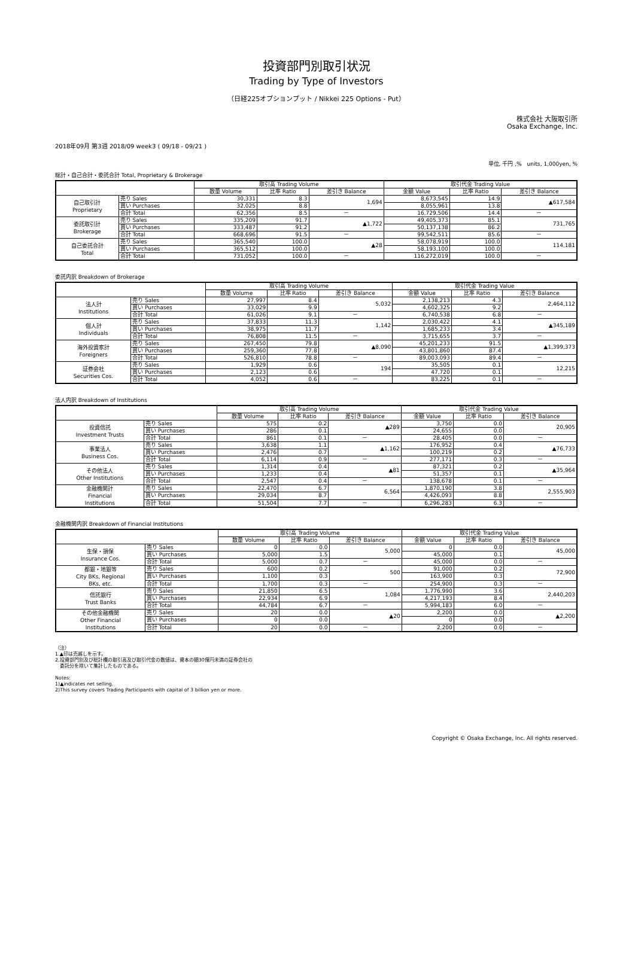投資部門別取引状況
Trading by Type of Investors
（日経225オプションプット / Nikkei 225 Options - Put）
株式会社 大阪取引所
Osaka Exchange, Inc.
2018年09月 第3週 2018/09 week3 ( 09/18 - 09/21 )
単位, 千円 ,%　units, 1,000yen, %
総計・自己合計・委託合計 Total, Proprietary & Brokerage
| | | 取引高 Trading Volume | | | 取引代金 Trading Value | | |
| --- | --- | --- | --- | --- | --- | --- | --- |
| | | 数量 Volume | 比率 Ratio | 差引き Balance | 金額 Value | 比率 Ratio | 差引き Balance |
| 自己取引計 Proprietary | 売り Sales | 30,331 | 8.3 | 1,694 | 8,673,545 | 14.9 | ▲617,584 |
| | 買い Purchases | 32,025 | 8.8 | | 8,055,961 | 13.8 | |
| | 合計 Total | 62,356 | 8.5 | － | 16,729,506 | 14.4 | － |
| 委託取引計 Brokerage | 売り Sales | 335,209 | 91.7 | ▲1,722 | 49,405,373 | 85.1 | 731,765 |
| | 買い Purchases | 333,487 | 91.2 | | 50,137,138 | 86.2 | |
| | 合計 Total | 668,696 | 91.5 | － | 99,542,511 | 85.6 | － |
| 自己委託合計 Total | 売り Sales | 365,540 | 100.0 | ▲28 | 58,078,919 | 100.0 | 114,181 |
| | 買い Purchases | 365,512 | 100.0 | | 58,193,100 | 100.0 | |
| | 合計 Total | 731,052 | 100.0 | － | 116,272,019 | 100.0 | － |
委託内訳 Breakdown of Brokerage
| | | 取引高 Trading Volume | | | 取引代金 Trading Value | | |
| --- | --- | --- | --- | --- | --- | --- | --- |
| | | 数量 Volume | 比率 Ratio | 差引き Balance | 金額 Value | 比率 Ratio | 差引き Balance |
| 法人計 Institutions | 売り Sales | 27,997 | 8.4 | 5,032 | 2,138,213 | 4.3 | 2,464,112 |
| | 買い Purchases | 33,029 | 9.9 | | 4,602,325 | 9.2 | |
| | 合計 Total | 61,026 | 9.1 | － | 6,740,538 | 6.8 | － |
| 個人計 Individuals | 売り Sales | 37,833 | 11.3 | 1,142 | 2,030,422 | 4.1 | ▲345,189 |
| | 買い Purchases | 38,975 | 11.7 | | 1,685,233 | 3.4 | |
| | 合計 Total | 76,808 | 11.5 | － | 3,715,655 | 3.7 | － |
| 海外投資家計 Foreigners | 売り Sales | 267,450 | 79.8 | ▲8,090 | 45,201,233 | 91.5 | ▲1,399,373 |
| | 買い Purchases | 259,360 | 77.8 | | 43,801,860 | 87.4 | |
| | 合計 Total | 526,810 | 78.8 | － | 89,003,093 | 89.4 | － |
| 証券会社 Securities Cos. | 売り Sales | 1,929 | 0.6 | 194 | 35,505 | 0.1 | 12,215 |
| | 買い Purchases | 2,123 | 0.6 | | 47,720 | 0.1 | |
| | 合計 Total | 4,052 | 0.6 | － | 83,225 | 0.1 | － |
法人内訳 Breakdown of Institutions
| | | 取引高 Trading Volume | | | 取引代金 Trading Value | | |
| --- | --- | --- | --- | --- | --- | --- | --- |
| | | 数量 Volume | 比率 Ratio | 差引き Balance | 金額 Value | 比率 Ratio | 差引き Balance |
| 投資信託 Investment Trusts | 売り Sales | 575 | 0.2 | ▲289 | 3,750 | 0.0 | 20,905 |
| | 買い Purchases | 286 | 0.1 | | 24,655 | 0.0 | |
| | 合計 Total | 861 | 0.1 | － | 28,405 | 0.0 | － |
| 事業法人 Business Cos. | 売り Sales | 3,638 | 1.1 | ▲1,162 | 176,952 | 0.4 | ▲76,733 |
| | 買い Purchases | 2,476 | 0.7 | | 100,219 | 0.2 | |
| | 合計 Total | 6,114 | 0.9 | － | 277,171 | 0.3 | － |
| その他法人 Other Institutions | 売り Sales | 1,314 | 0.4 | ▲81 | 87,321 | 0.2 | ▲35,964 |
| | 買い Purchases | 1,233 | 0.4 | | 51,357 | 0.1 | |
| | 合計 Total | 2,547 | 0.4 | － | 138,678 | 0.1 | － |
| 金融機関計 Financial Institutions | 売り Sales | 22,470 | 6.7 | 6,564 | 1,870,190 | 3.8 | 2,555,903 |
| | 買い Purchases | 29,034 | 8.7 | | 4,426,093 | 8.8 | |
| | 合計 Total | 51,504 | 7.7 | － | 6,296,283 | 6.3 | － |
金融機関内訳 Breakdown of Financial Institutions
| | | 取引高 Trading Volume | | | 取引代金 Trading Value | | |
| --- | --- | --- | --- | --- | --- | --- | --- |
| | | 数量 Volume | 比率 Ratio | 差引き Balance | 金額 Value | 比率 Ratio | 差引き Balance |
| 生保・損保 Insurance Cos. | 売り Sales | 0 | 0.0 | 5,000 | 0 | 0.0 | 45,000 |
| | 買い Purchases | 5,000 | 1.5 | | 45,000 | 0.1 | |
| | 合計 Total | 5,000 | 0.7 | － | 45,000 | 0.0 | － |
| 都銀・地銀等 City BKs, Regional BKs, etc. | 売り Sales | 600 | 0.2 | 500 | 91,000 | 0.2 | 72,900 |
| | 買い Purchases | 1,100 | 0.3 | | 163,900 | 0.3 | |
| | 合計 Total | 1,700 | 0.3 | － | 254,900 | 0.3 | － |
| 信託銀行 Trust Banks | 売り Sales | 21,850 | 6.5 | 1,084 | 1,776,990 | 3.6 | 2,440,203 |
| | 買い Purchases | 22,934 | 6.9 | | 4,217,193 | 8.4 | |
| | 合計 Total | 44,784 | 6.7 | － | 5,994,183 | 6.0 | － |
| その他金融機関 Other Financial Institutions | 売り Sales | 20 | 0.0 | ▲20 | 2,200 | 0.0 | ▲2,200 |
| | 買い Purchases | 0 | 0.0 | | 0 | 0.0 | |
| | 合計 Total | 20 | 0.0 | － | 2,200 | 0.0 | － |
（注）
1.▲印は売越しを示す。
2.投資部門別及び総計欄の取引高及び取引代金の数値は、資本の額30億円未満の証券会社の
　委託分を除いて集計したものである。
Notes:
1)▲indicates net selling.
2)This survey covers Trading Participants with capital of 3 billion yen or more.
Copyright © Osaka Exchange, Inc. All rights reserved.